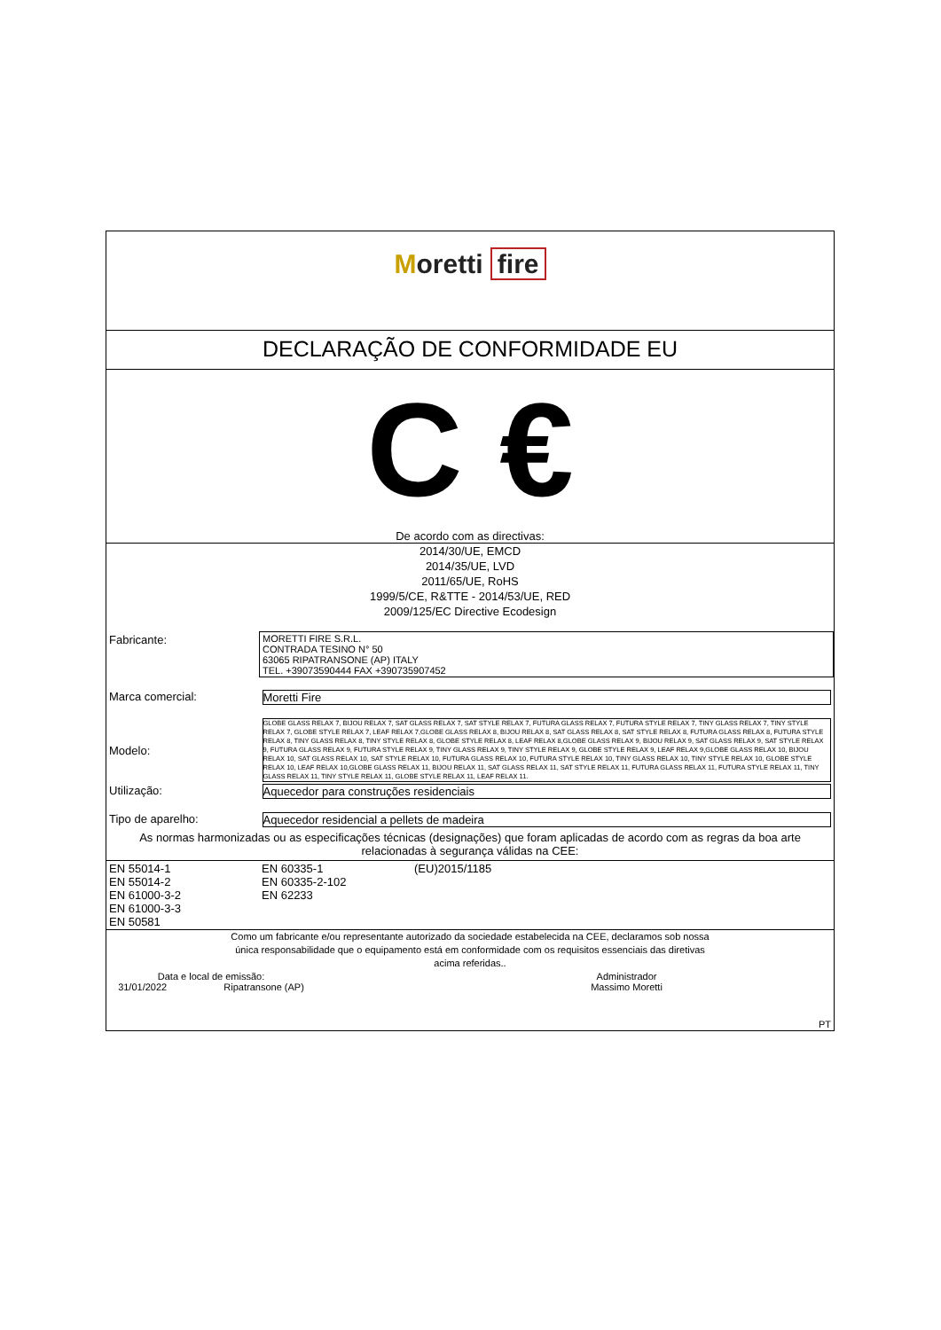Moretti fire
DECLARAÇÃO DE CONFORMIDADE EU
C €
De acordo com as directivas:
2014/30/UE, EMCD
2014/35/UE, LVD
2011/65/UE, RoHS
1999/5/CE, R&TTE - 2014/53/UE, RED
2009/125/EC Directive Ecodesign
| Fabricante: | MORETTI FIRE S.R.L. CONTRADA TESINO N° 50 63065 RIPATRANSONE (AP) ITALY TEL. +39073590444 FAX +390735907452 |
| Marca comercial: | Moretti Fire |
| Modelo: | GLOBE GLASS RELAX 7, BIJOU RELAX 7, SAT GLASS RELAX 7, SAT STYLE RELAX 7, FUTURA GLASS RELAX 7, FUTURA STYLE RELAX 7, TINY GLASS RELAX 7, TINY STYLE RELAX 7, GLOBE STYLE RELAX 7, LEAF RELAX 7,GLOBE GLASS RELAX 8, BIJOU RELAX 8, SAT GLASS RELAX 8, SAT STYLE RELAX 8, FUTURA GLASS RELAX 8, FUTURA STYLE RELAX 8, TINY GLASS RELAX 8, TINY STYLE RELAX 8, GLOBE STYLE RELAX 8, LEAF RELAX 8,GLOBE GLASS RELAX 9, BIJOU RELAX 9, SAT GLASS RELAX 9, SAT STYLE RELAX 9, FUTURA GLASS RELAX 9, FUTURA STYLE RELAX 9, TINY GLASS RELAX 9, TINY STYLE RELAX 9, GLOBE STYLE RELAX 9, LEAF RELAX 9,GLOBE GLASS RELAX 10, BIJOU RELAX 10, SAT GLASS RELAX 10, SAT STYLE RELAX 10, FUTURA GLASS RELAX 10, FUTURA STYLE RELAX 10, TINY GLASS RELAX 10, TINY STYLE RELAX 10, GLOBE STYLE RELAX 10, LEAF RELAX 10,GLOBE GLASS RELAX 11, BIJOU RELAX 11, SAT GLASS RELAX 11, SAT STYLE RELAX 11, FUTURA GLASS RELAX 11, FUTURA STYLE RELAX 11, TINY GLASS RELAX 11, TINY STYLE RELAX 11, GLOBE STYLE RELAX 11, LEAF RELAX 11. |
| Utilização: | Aquecedor para construções residenciais |
| Tipo de aparelho: | Aquecedor residencial a pellets de madeira |
As normas harmonizadas ou as especificações técnicas (designações) que foram aplicadas de acordo com as regras da boa arte relacionadas à segurança válidas na CEE:
| EN 55014-1 EN 55014-2 EN 61000-3-2 EN 61000-3-3 EN 50581 | EN 60335-1 EN 60335-2-102 EN 62233 | (EU)2015/1185 |
Como um fabricante e/ou representante autorizado da sociedade estabelecida na CEE, declaramos sob nossa
única responsabilidade que o equipamento está em conformidade com os requisitos essenciais das diretivas
acima referidas..
| Data e local de emissão: 31/01/2022 Ripatransone (AP) | Administrador Massimo Moretti |
| | PT |